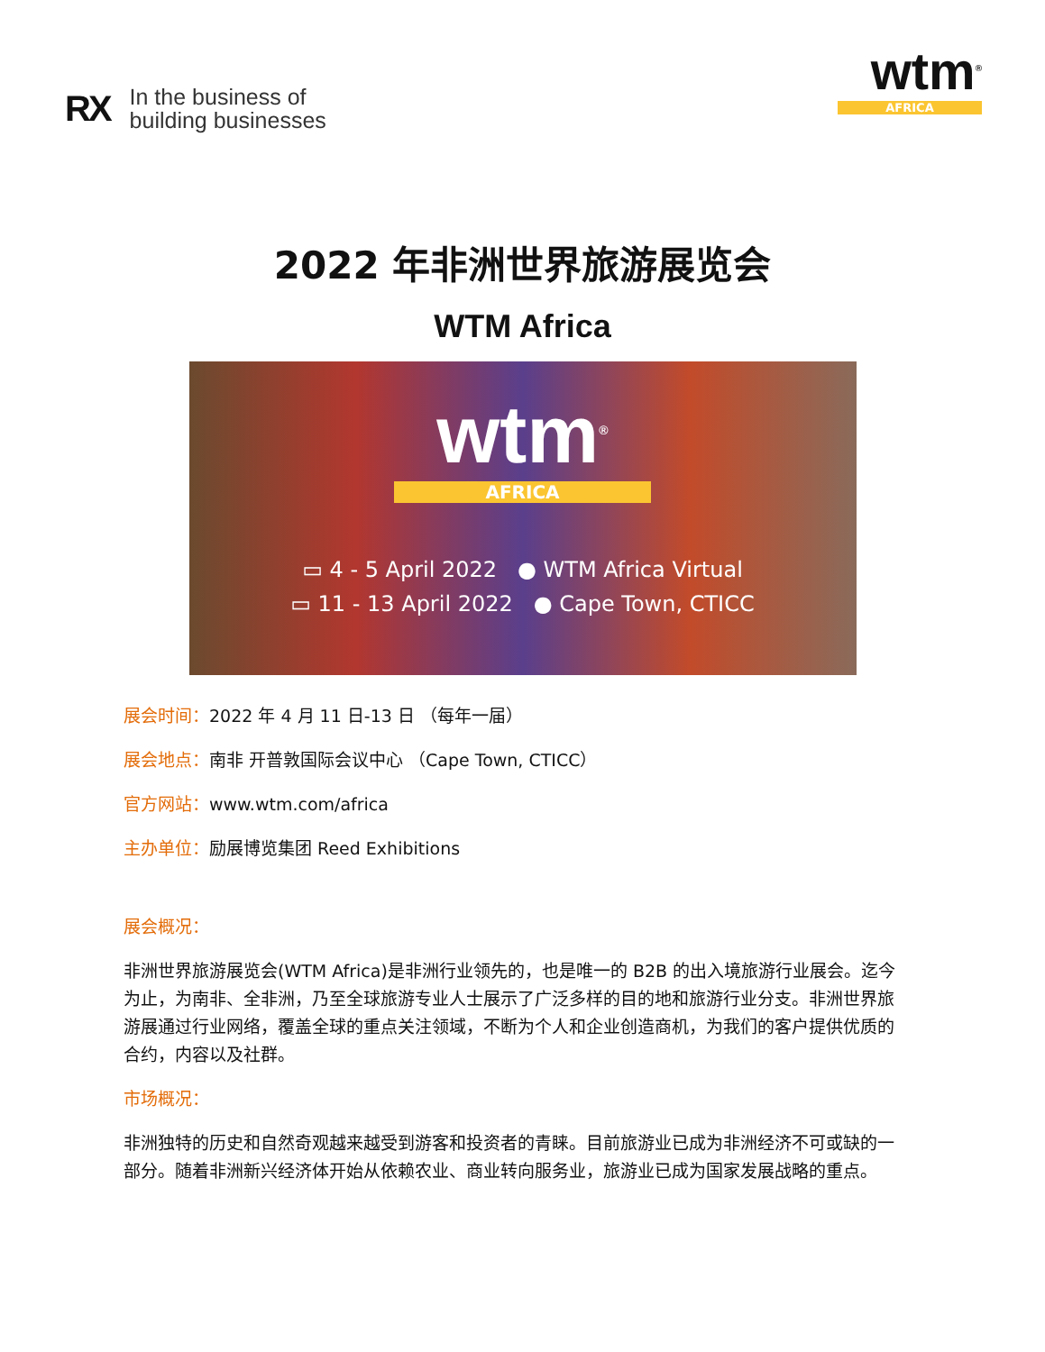RX In the business of
building businesses
wtm<sup>®</sup>
AFRICA
2022 年非洲世界旅游展览会
WTM Africa
wtm<sup>®</sup>
AFRICA
▭ 4 - 5 April 2022 ● WTM Africa Virtual
▭ 11 - 13 April 2022 ● Cape Town, CTICC
展会时间：2022 年 4 月 11 日-13 日 （每年一届）
展会地点：南非 开普敦国际会议中心 （Cape Town, CTICC）
官方网站：www.wtm.com/africa
主办单位：励展博览集团 Reed Exhibitions
展会概况：
非洲世界旅游展览会(WTM Africa)是非洲行业领先的，也是唯一的 B2B 的出入境旅游行业展会。迄今为止，为南非、全非洲，乃至全球旅游专业人士展示了广泛多样的目的地和旅游行业分支。非洲世界旅游展通过行业网络，覆盖全球的重点关注领域，不断为个人和企业创造商机，为我们的客户提供优质的合约，内容以及社群。
市场概况：
非洲独特的历史和自然奇观越来越受到游客和投资者的青睐。目前旅游业已成为非洲经济不可或缺的一部分。随着非洲新兴经济体开始从依赖农业、商业转向服务业，旅游业已成为国家发展战略的重点。